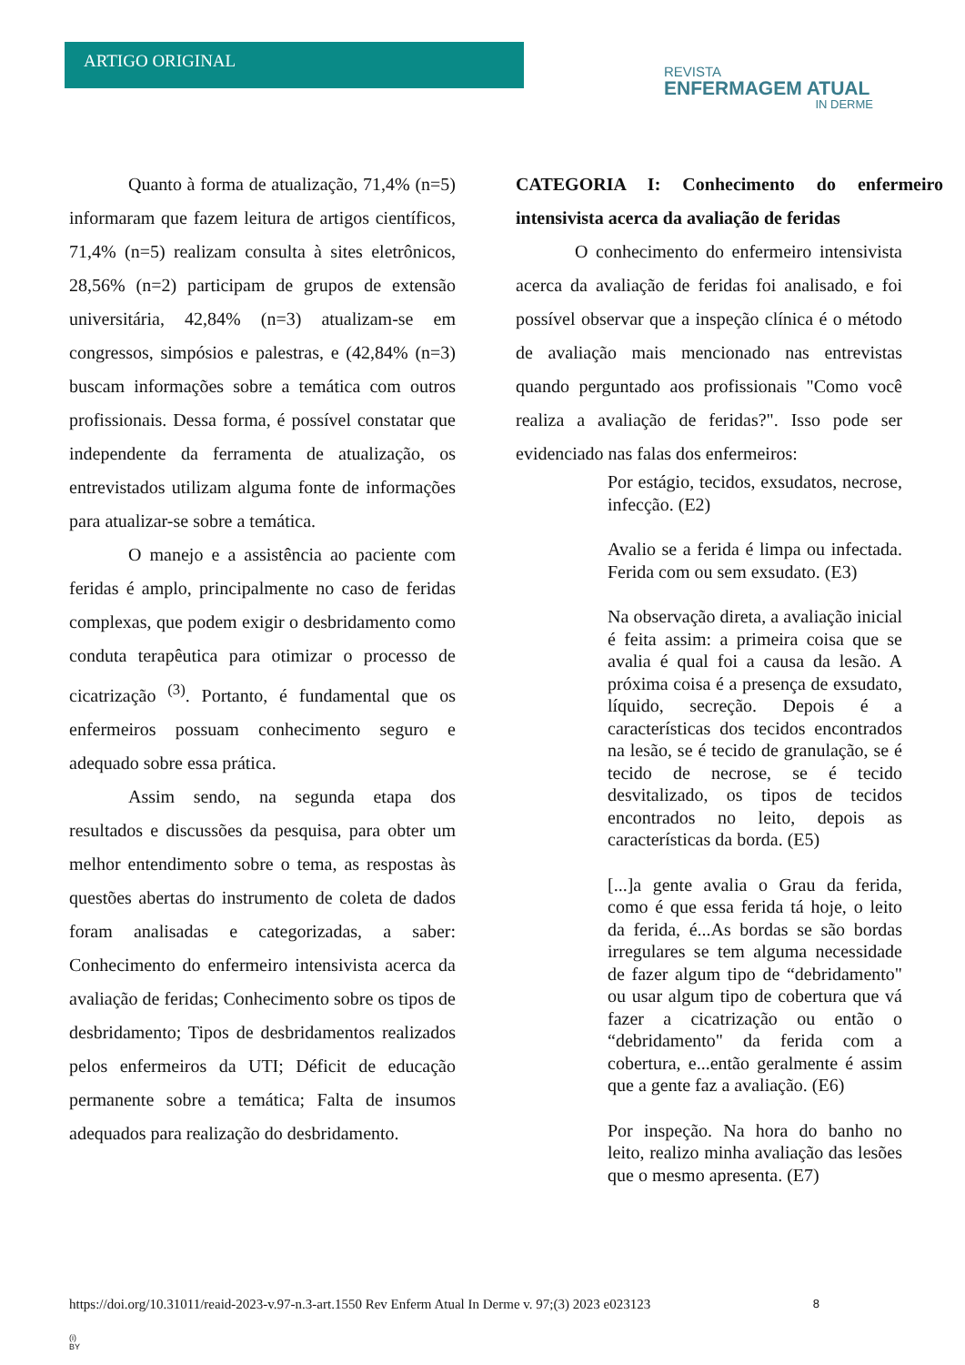ARTIGO ORIGINAL
REVISTA
ENFERMAGEM ATUAL
IN DERME
Quanto à forma de atualização, 71,4% (n=5) informaram que fazem leitura de artigos científicos, 71,4% (n=5) realizam consulta à sites eletrônicos, 28,56% (n=2) participam de grupos de extensão universitária, 42,84% (n=3) atualizam-se em congressos, simpósios e palestras, e (42,84% (n=3) buscam informações sobre a temática com outros profissionais. Dessa forma, é possível constatar que independente da ferramenta de atualização, os entrevistados utilizam alguma fonte de informações para atualizar-se sobre a temática.
O manejo e a assistência ao paciente com feridas é amplo, principalmente no caso de feridas complexas, que podem exigir o desbridamento como conduta terapêutica para otimizar o processo de cicatrização <sup>(3)</sup>. Portanto, é fundamental que os enfermeiros possuam conhecimento seguro e adequado sobre essa prática.
Assim sendo, na segunda etapa dos resultados e discussões da pesquisa, para obter um melhor entendimento sobre o tema, as respostas às questões abertas do instrumento de coleta de dados foram analisadas e categorizadas, a saber: Conhecimento do enfermeiro intensivista acerca da avaliação de feridas; Conhecimento sobre os tipos de desbridamento; Tipos de desbridamentos realizados pelos enfermeiros da UTI; Déficit de educação permanente sobre a temática; Falta de insumos adequados para realização do desbridamento.
CATEGORIA I: Conhecimento do enfermeiro intensivista acerca da avaliação de feridas
O conhecimento do enfermeiro intensivista acerca da avaliação de feridas foi analisado, e foi possível observar que a inspeção clínica é o método de avaliação mais mencionado nas entrevistas quando perguntado aos profissionais "Como você realiza a avaliação de feridas?". Isso pode ser evidenciado nas falas dos enfermeiros:
Por estágio, tecidos, exsudatos, necrose, infecção. (E2)
Avalio se a ferida é limpa ou infectada. Ferida com ou sem exsudato. (E3)
Na observação direta, a avaliação inicial é feita assim: a primeira coisa que se avalia é qual foi a causa da lesão. A próxima coisa é a presença de exsudato, líquido, secreção. Depois é a características dos tecidos encontrados na lesão, se é tecido de granulação, se é tecido de necrose, se é tecido desvitalizado, os tipos de tecidos encontrados no leito, depois as características da borda. (E5)
[...]a gente avalia o Grau da ferida, como é que essa ferida tá hoje, o leito da ferida, é...As bordas se são bordas irregulares se tem alguma necessidade de fazer algum tipo de “debridamento" ou usar algum tipo de cobertura que vá fazer a cicatrização ou então o “debridamento" da ferida com a cobertura, e...então geralmente é assim que a gente faz a avaliação. (E6)
Por inspeção. Na hora do banho no leito, realizo minha avaliação das lesões que o mesmo apresenta. (E7)
https://doi.org/10.31011/reaid-2023-v.97-n.3-art.1550 Rev Enferm Atual In Derme v. 97;(3) 2023 e023123 8
(i)
BY